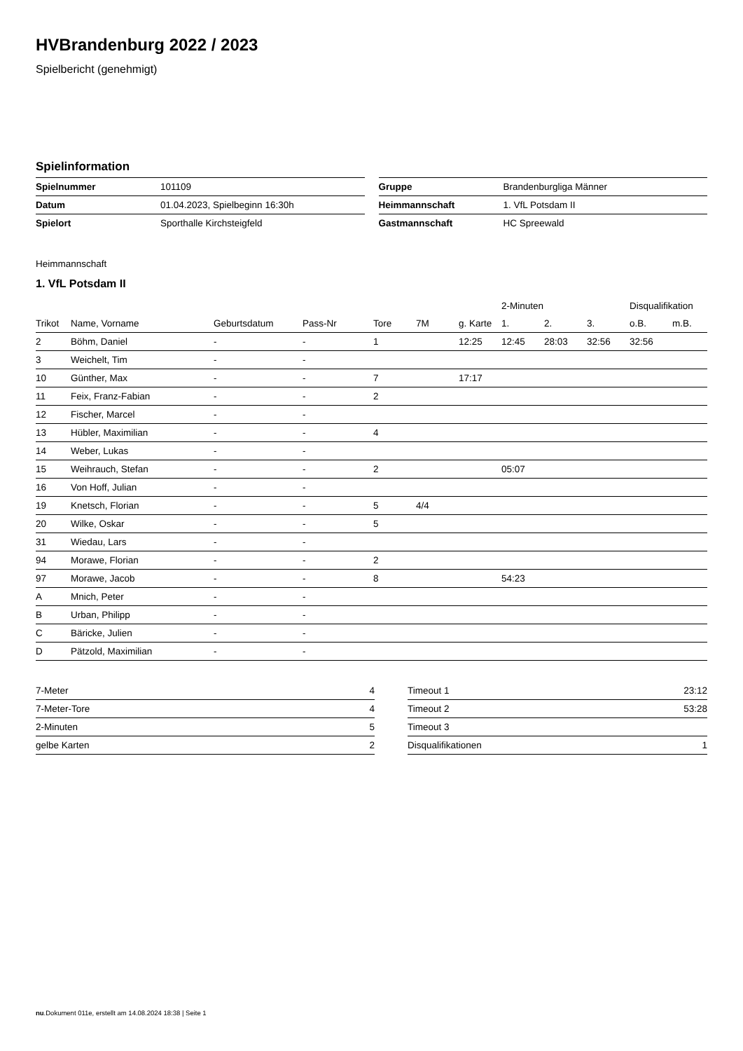HVBrandenburg 2022 / 2023
Spielbericht (genehmigt)
Spielinformation
| Spielnummer | 101109 |
| Datum | 01.04.2023, Spielbeginn 16:30h |
| Spielort | Sporthalle Kirchsteigfeld |
| Gruppe | Brandenburgliga Männer |
| Heimmannschaft | 1. VfL Potsdam II |
| Gastmannschaft | HC Spreewald |
Heimmannschaft
1. VfL Potsdam II
| | | | | | | | 2-Minuten | | | Disqualifikation | |
| --- | --- | --- | --- | --- | --- | --- | --- | --- | --- | --- | --- |
| Trikot | Name, Vorname | Geburtsdatum | Pass-Nr | Tore | 7M | g. Karte | 1. | 2. | 3. | o.B. | m.B. |
| 2 | Böhm, Daniel | - | - | 1 | | 12:25 | 12:45 | 28:03 | 32:56 | 32:56 | |
| 3 | Weichelt, Tim | - | - | | | | | | | | |
| 10 | Günther, Max | - | - | 7 | | 17:17 | | | | | |
| 11 | Feix, Franz-Fabian | - | - | 2 | | | | | | | |
| 12 | Fischer, Marcel | - | - | | | | | | | | |
| 13 | Hübler, Maximilian | - | - | 4 | | | | | | | |
| 14 | Weber, Lukas | - | - | | | | | | | | |
| 15 | Weihrauch, Stefan | - | - | 2 | | | 05:07 | | | | |
| 16 | Von Hoff, Julian | - | - | | | | | | | | |
| 19 | Knetsch, Florian | - | - | 5 | 4/4 | | | | | | |
| 20 | Wilke, Oskar | - | - | 5 | | | | | | | |
| 31 | Wiedau, Lars | - | - | | | | | | | | |
| 94 | Morawe, Florian | - | - | 2 | | | | | | | |
| 97 | Morawe, Jacob | - | - | 8 | | | 54:23 | | | | |
| A | Mnich, Peter | - | - | | | | | | | | |
| B | Urban, Philipp | - | - | | | | | | | | |
| C | Bäricke, Julien | - | - | | | | | | | | |
| D | Pätzold, Maximilian | - | - | | | | | | | | |
| 7-Meter | 4 |
| 7-Meter-Tore | 4 |
| 2-Minuten | 5 |
| gelbe Karten | 2 |
| Timeout 1 | 23:12 |
| Timeout 2 | 53:28 |
| Timeout 3 | |
| Disqualifikationen | 1 |
nu.Dokument 011e, erstellt am 14.08.2024 18:38 | Seite 1